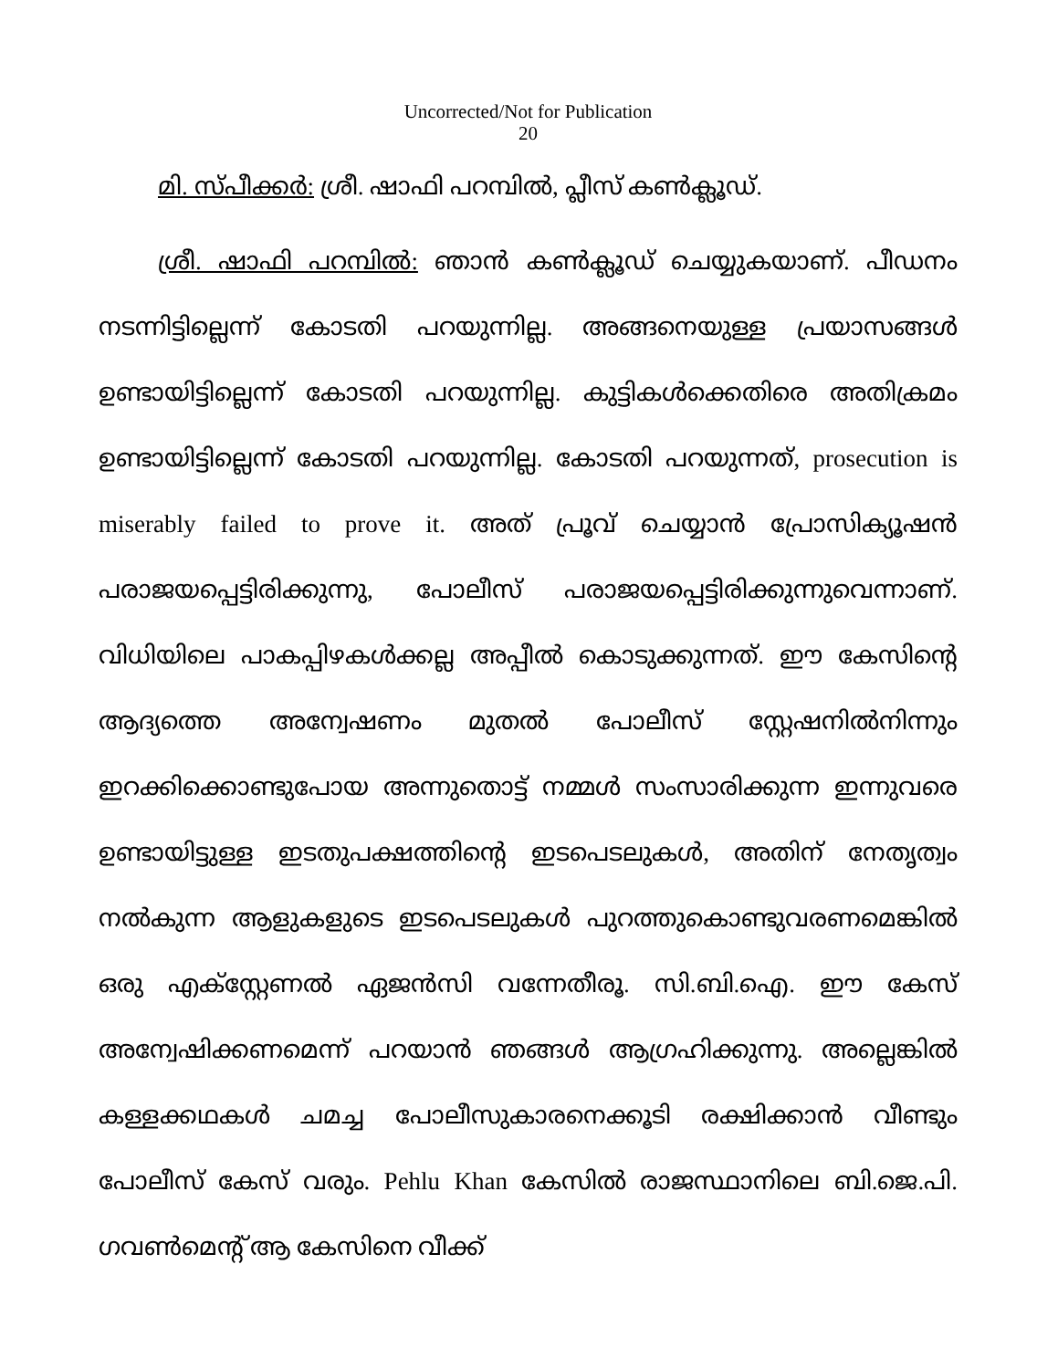Uncorrected/Not for Publication
20
മി. സ്പീക്കർ: ശ്രീ. ഷാഫി പറമ്പിൽ, പ്ലീസ് കൺക്ലൂഡ്.
ശ്രീ. ഷാഫി പറമ്പിൽ: ഞാൻ കൺക്ലൂഡ് ചെയ്യുകയാണ്. പീഡനം നടന്നിട്ടില്ലെന്ന് കോടതി പറയുന്നില്ല. അങ്ങനെയുള്ള പ്രയാസങ്ങൾ ഉണ്ടായിട്ടില്ലെന്ന് കോടതി പറയുന്നില്ല. കുട്ടികൾക്കെതിരെ അതിക്രമം ഉണ്ടായിട്ടില്ലെന്ന് കോടതി പറയുന്നില്ല. കോടതി പറയുന്നത്, prosecution is miserably failed to prove it. അത് പ്രൂവ് ചെയ്യാൻ പ്രോസിക്യൂഷൻ പരാജയപ്പെട്ടിരിക്കുന്നു, പോലീസ് പരാജയപ്പെട്ടിരിക്കുന്നുവെന്നാണ്. വിധിയിലെ പാകപ്പിഴകൾക്കല്ല അപ്പീൽ കൊടുക്കുന്നത്. ഈ കേസിന്റെ ആദ്യത്തെ അന്വേഷണം മുതൽ പോലീസ് സ്റ്റേഷനിൽനിന്നും ഇറക്കിക്കൊണ്ടുപോയ അന്നുതൊട്ട് നമ്മൾ സംസാരിക്കുന്ന ഇന്നുവരെ ഉണ്ടായിട്ടുള്ള ഇടതുപക്ഷത്തിന്റെ ഇടപെടലുകൾ, അതിന് നേതൃത്വം നൽകുന്ന ആളുകളുടെ ഇടപെടലുകൾ പുറത്തുകൊണ്ടുവരണമെങ്കിൽ ഒരു എക്സ്റ്റേണൽ ഏജൻസി വന്നേതീരൂ. സി.ബി.ഐ. ഈ കേസ് അന്വേഷിക്കണമെന്ന് പറയാൻ ഞങ്ങൾ ആഗ്രഹിക്കുന്നു. അല്ലെങ്കിൽ കള്ളക്കഥകൾ ചമച്ച പോലീസുകാരനെക്കൂടി രക്ഷിക്കാൻ വീണ്ടും പോലീസ് കേസ് വരും. Pehlu Khan കേസിൽ രാജസ്ഥാനിലെ ബി.ജെ.പി. ഗവൺമെന്റ് ആ കേസിനെ വീക്ക്